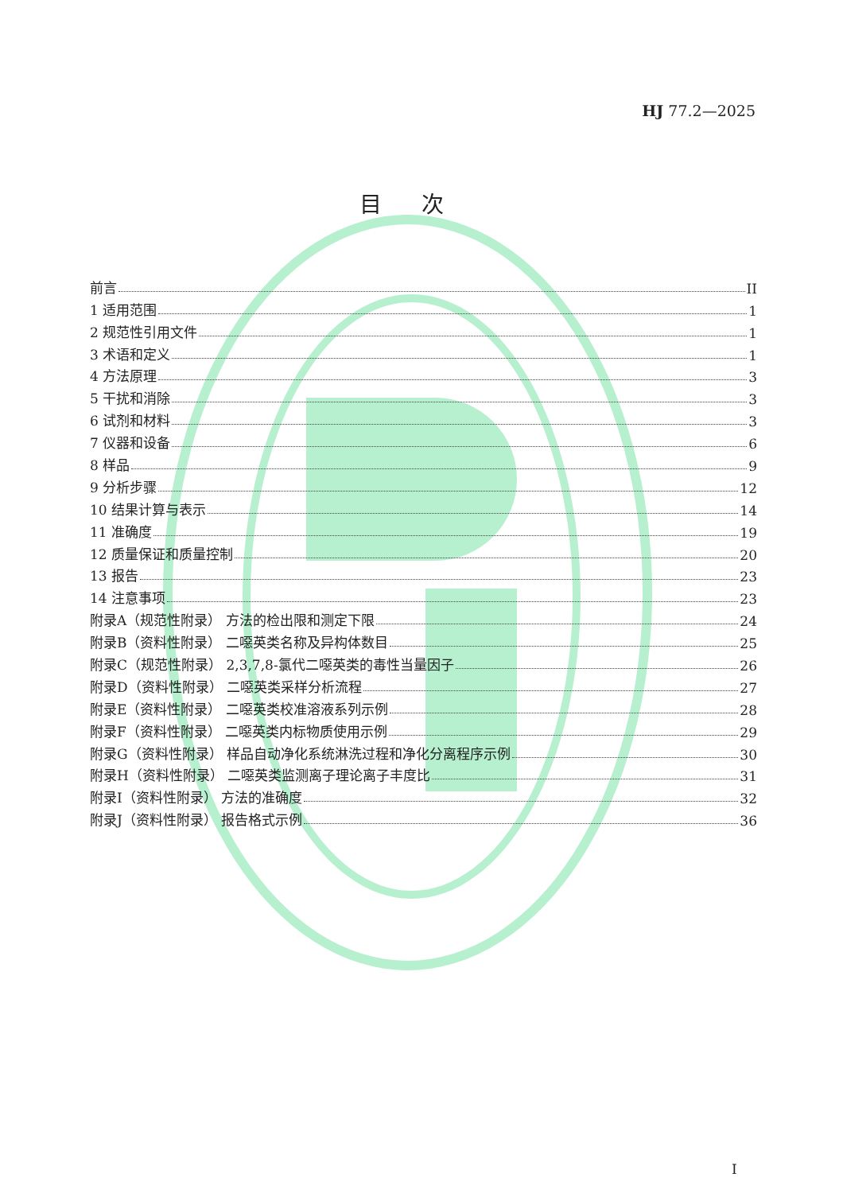HJ 77.2—2025
目次
前言 II
1 适用范围 1
2 规范性引用文件 1
3 术语和定义 1
4 方法原理 3
5 干扰和消除 3
6 试剂和材料 3
7 仪器和设备 6
8 样品 9
9 分析步骤 12
10 结果计算与表示 14
11 准确度 19
12 质量保证和质量控制 20
13 报告 23
14 注意事项 23
附录A（规范性附录） 方法的检出限和测定下限 24
附录B（资料性附录） 二噁英类名称及异构体数目 25
附录C（规范性附录） 2,3,7,8-氯代二噁英类的毒性当量因子 26
附录D（资料性附录） 二噁英类采样分析流程 27
附录E（资料性附录） 二噁英类校准溶液系列示例 28
附录F（资料性附录） 二噁英类内标物质使用示例 29
附录G（资料性附录） 样品自动净化系统淋洗过程和净化分离程序示例 30
附录H（资料性附录） 二噁英类监测离子理论离子丰度比 31
附录I（资料性附录） 方法的准确度 32
附录J（资料性附录） 报告格式示例 36
I